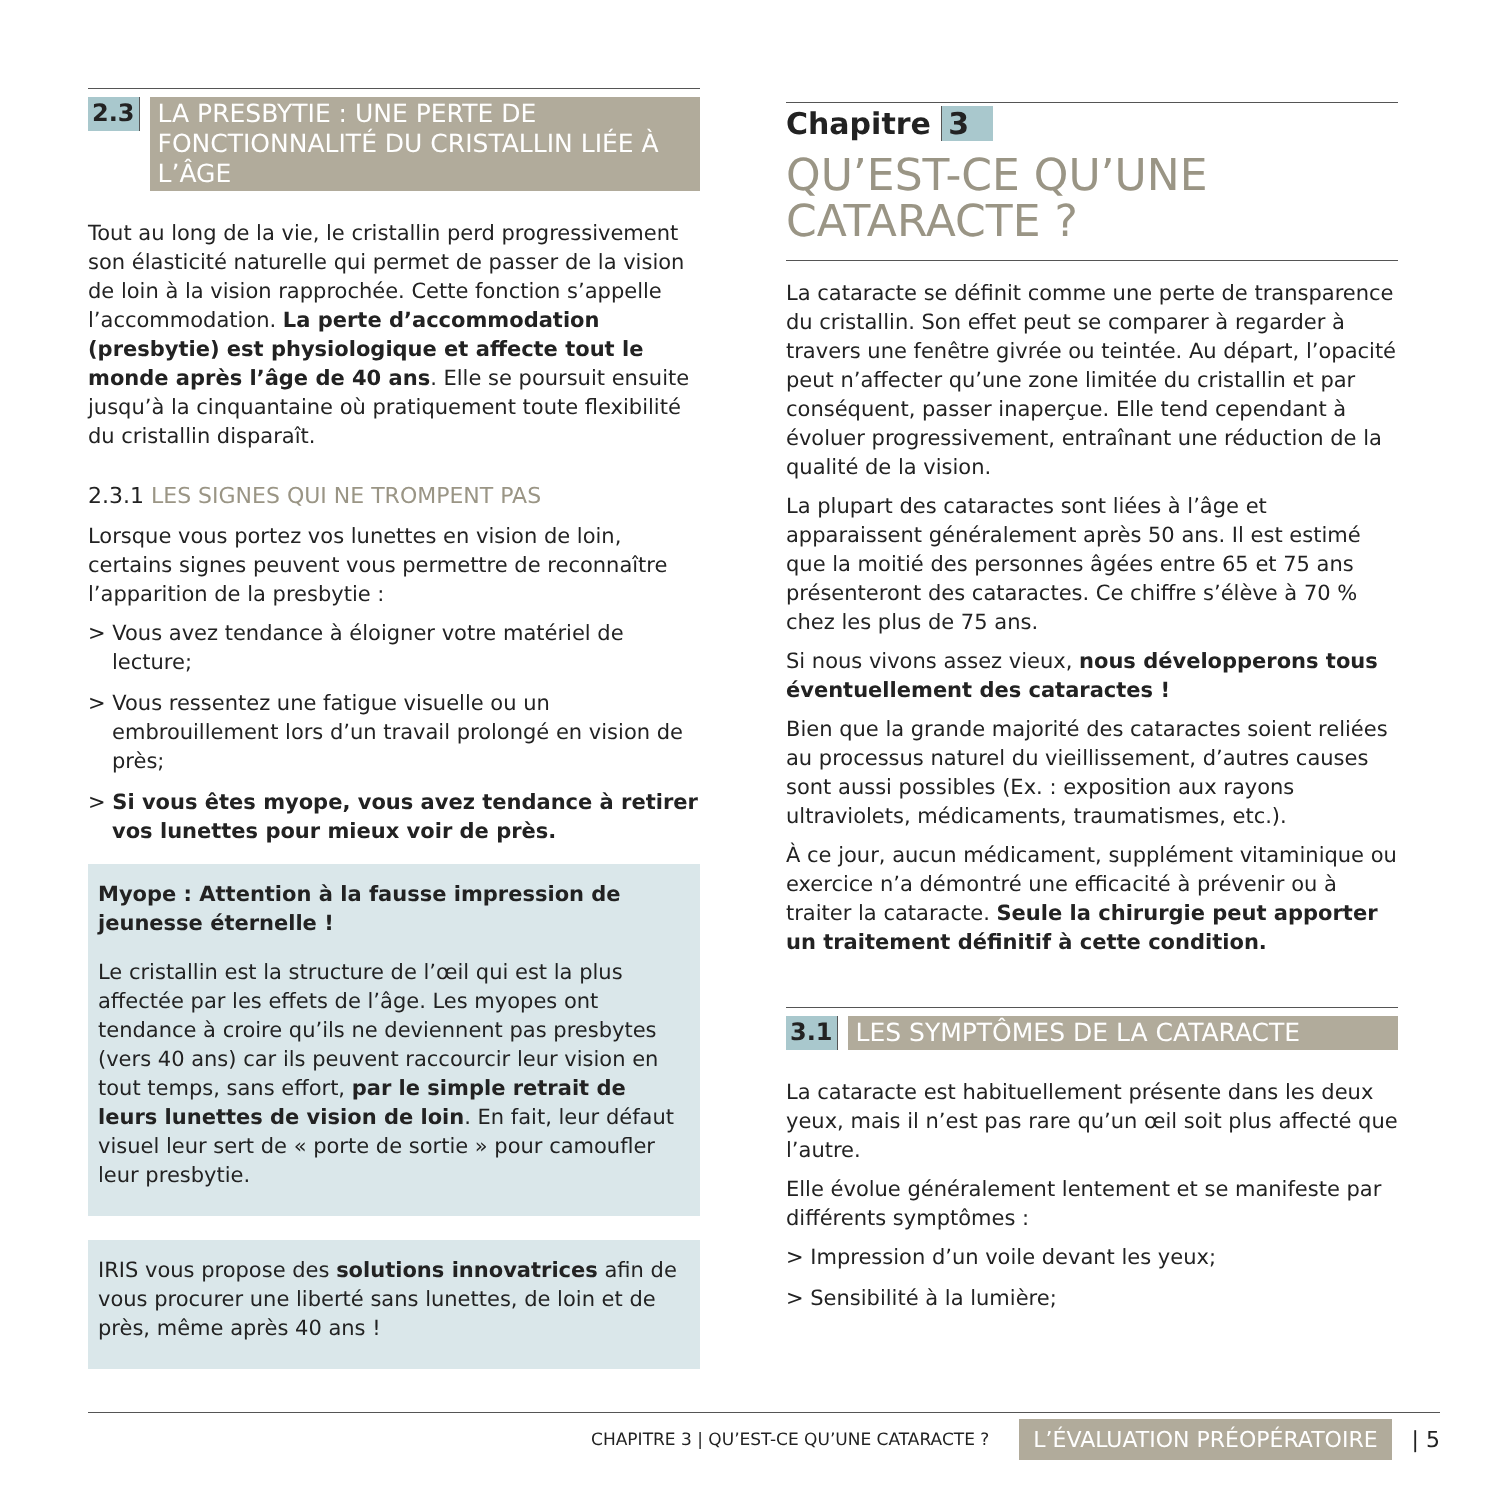2.3
LA PRESBYTIE : UNE PERTE DE FONCTIONNALITÉ DU CRISTALLIN LIÉE À L’ÂGE
Tout au long de la vie, le cristallin perd progressivement son élasticité naturelle qui permet de passer de la vision de loin à la vision rapprochée. Cette fonction s’appelle l’accommodation. La perte d’accommodation (presbytie) est physiologique et affecte tout le monde après l’âge de 40 ans. Elle se poursuit ensuite jusqu’à la cinquantaine où pratiquement toute flexibilité du cristallin disparaît.
2.3.1 LES SIGNES QUI NE TROMPENT PAS
Lorsque vous portez vos lunettes en vision de loin, certains signes peuvent vous permettre de reconnaître l’apparition de la presbytie :
> Vous avez tendance à éloigner votre matériel de lecture;
> Vous ressentez une fatigue visuelle ou un embrouillement lors d’un travail prolongé en vision de près;
> Si vous êtes myope, vous avez tendance à retirer vos lunettes pour mieux voir de près.
Myope : Attention à la fausse impression de jeunesse éternelle !
Le cristallin est la structure de l’œil qui est la plus affectée par les effets de l’âge. Les myopes ont tendance à croire qu’ils ne deviennent pas presbytes (vers 40 ans) car ils peuvent raccourcir leur vision en tout temps, sans effort, par le simple retrait de leurs lunettes de vision de loin. En fait, leur défaut visuel leur sert de « porte de sortie » pour camoufler leur presbytie.
IRIS vous propose des solutions innovatrices afin de vous procurer une liberté sans lunettes, de loin et de près, même après 40 ans !
Chapitre 3
QU’EST-CE QU’UNE CATARACTE ?
La cataracte se définit comme une perte de transparence du cristallin. Son effet peut se comparer à regarder à travers une fenêtre givrée ou teintée. Au départ, l’opacité peut n’affecter qu’une zone limitée du cristallin et par conséquent, passer inaperçue. Elle tend cependant à évoluer progressivement, entraînant une réduction de la qualité de la vision.
La plupart des cataractes sont liées à l’âge et apparaissent généralement après 50 ans. Il est estimé que la moitié des personnes âgées entre 65 et 75 ans présenteront des cataractes. Ce chiffre s’élève à 70 % chez les plus de 75 ans.
Si nous vivons assez vieux, nous développerons tous éventuellement des cataractes !
Bien que la grande majorité des cataractes soient reliées au processus naturel du vieillissement, d’autres causes sont aussi possibles (Ex. : exposition aux rayons ultraviolets, médicaments, traumatismes, etc.).
À ce jour, aucun médicament, supplément vitaminique ou exercice n’a démontré une efficacité à prévenir ou à traiter la cataracte. Seule la chirurgie peut apporter un traitement définitif à cette condition.
3.1
LES SYMPTÔMES DE LA CATARACTE
La cataracte est habituellement présente dans les deux yeux, mais il n’est pas rare qu’un œil soit plus affecté que l’autre.
Elle évolue généralement lentement et se manifeste par différents symptômes :
> Impression d’un voile devant les yeux;
> Sensibilité à la lumière;
CHAPITRE 3 | QU’EST-CE QU’UNE CATARACTE ? L’ÉVALUATION PRÉOPÉRATOIRE | 5